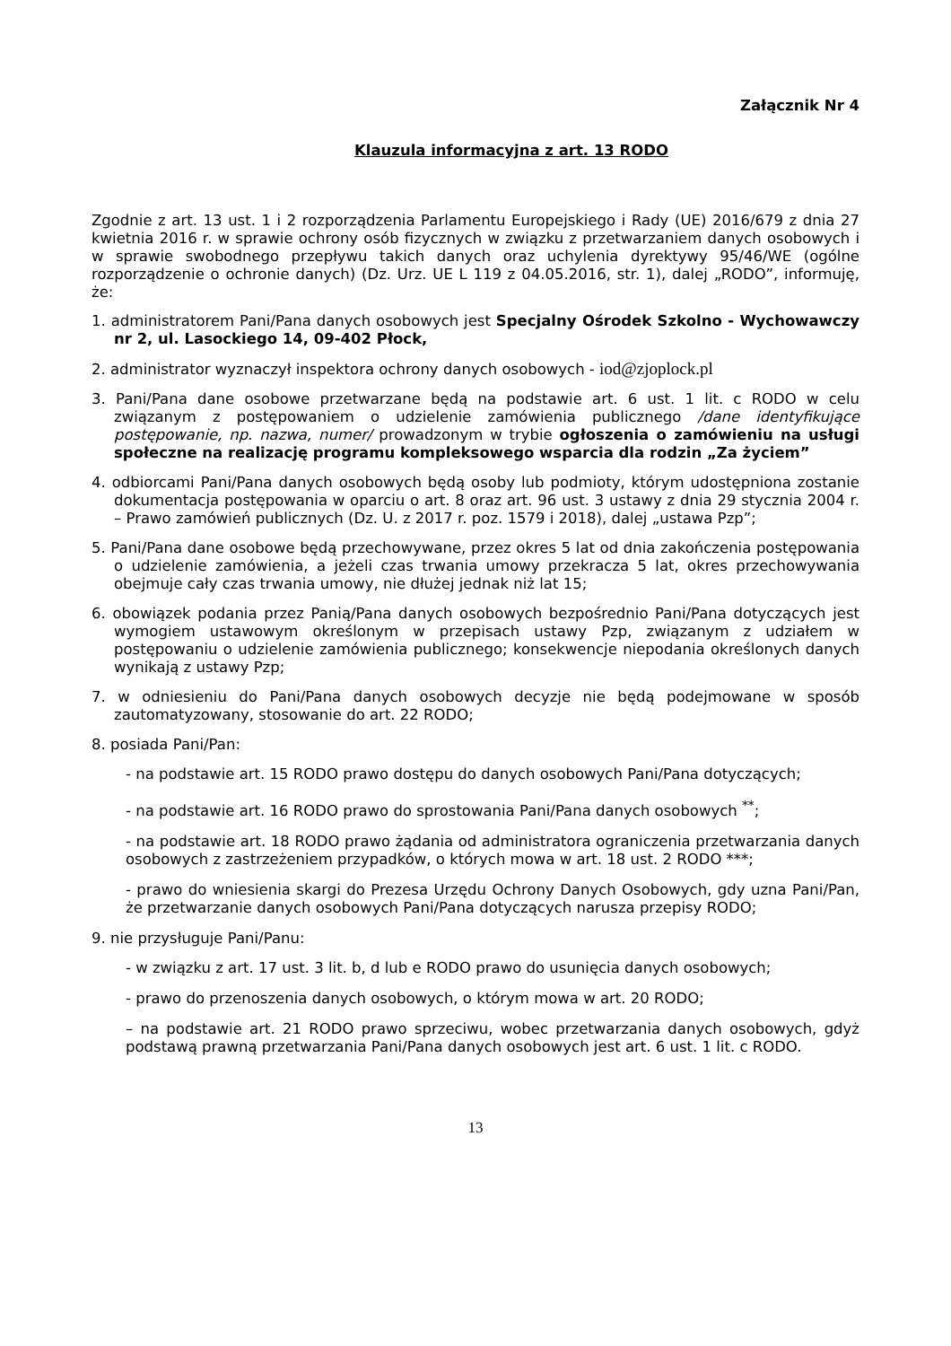Załącznik Nr 4
Klauzula informacyjna z art. 13 RODO
Zgodnie z art. 13 ust. 1 i 2 rozporządzenia Parlamentu Europejskiego i Rady (UE) 2016/679 z dnia 27 kwietnia 2016 r. w sprawie ochrony osób fizycznych w związku z przetwarzaniem danych osobowych i w sprawie swobodnego przepływu takich danych oraz uchylenia dyrektywy 95/46/WE (ogólne rozporządzenie o ochronie danych) (Dz. Urz. UE L 119 z 04.05.2016, str. 1), dalej „RODO”, informuję, że:
1. administratorem Pani/Pana danych osobowych jest Specjalny Ośrodek Szkolno - Wychowawczy nr 2, ul. Lasockiego 14, 09-402 Płock,
2. administrator wyznaczył inspektora ochrony danych osobowych - iod@zjoplock.pl
3. Pani/Pana dane osobowe przetwarzane będą na podstawie art. 6 ust. 1 lit. c RODO w celu związanym z postępowaniem o udzielenie zamówienia publicznego /dane identyfikujące postępowanie, np. nazwa, numer/ prowadzonym w trybie ogłoszenia o zamówieniu na usługi społeczne na realizację programu kompleksowego wsparcia dla rodzin „Za życiem”
4. odbiorcami Pani/Pana danych osobowych będą osoby lub podmioty, którym udostępniona zostanie dokumentacja postępowania w oparciu o art. 8 oraz art. 96 ust. 3 ustawy z dnia 29 stycznia 2004 r. – Prawo zamówień publicznych (Dz. U. z 2017 r. poz. 1579 i 2018), dalej „ustawa Pzp”;
5. Pani/Pana dane osobowe będą przechowywane, przez okres 5 lat od dnia zakończenia postępowania o udzielenie zamówienia, a jeżeli czas trwania umowy przekracza 5 lat, okres przechowywania obejmuje cały czas trwania umowy, nie dłużej jednak niż lat 15;
6. obowiązek podania przez Panią/Pana danych osobowych bezpośrednio Pani/Pana dotyczących jest wymogiem ustawowym określonym w przepisach ustawy Pzp, związanym z udziałem w postępowaniu o udzielenie zamówienia publicznego; konsekwencje niepodania określonych danych wynikają z ustawy Pzp;
7. w odniesieniu do Pani/Pana danych osobowych decyzje nie będą podejmowane w sposób zautomatyzowany, stosowanie do art. 22 RODO;
8. posiada Pani/Pan:
- na podstawie art. 15 RODO prawo dostępu do danych osobowych Pani/Pana dotyczących;
- na podstawie art. 16 RODO prawo do sprostowania Pani/Pana danych osobowych <sup>**</sup>;
- na podstawie art. 18 RODO prawo żądania od administratora ograniczenia przetwarzania danych osobowych z zastrzeżeniem przypadków, o których mowa w art. 18 ust. 2 RODO ***;
- prawo do wniesienia skargi do Prezesa Urzędu Ochrony Danych Osobowych, gdy uzna Pani/Pan, że przetwarzanie danych osobowych Pani/Pana dotyczących narusza przepisy RODO;
9. nie przysługuje Pani/Panu:
- w związku z art. 17 ust. 3 lit. b, d lub e RODO prawo do usunięcia danych osobowych;
- prawo do przenoszenia danych osobowych, o którym mowa w art. 20 RODO;
– na podstawie art. 21 RODO prawo sprzeciwu, wobec przetwarzania danych osobowych, gdyż podstawą prawną przetwarzania Pani/Pana danych osobowych jest art. 6 ust. 1 lit. c RODO.
13